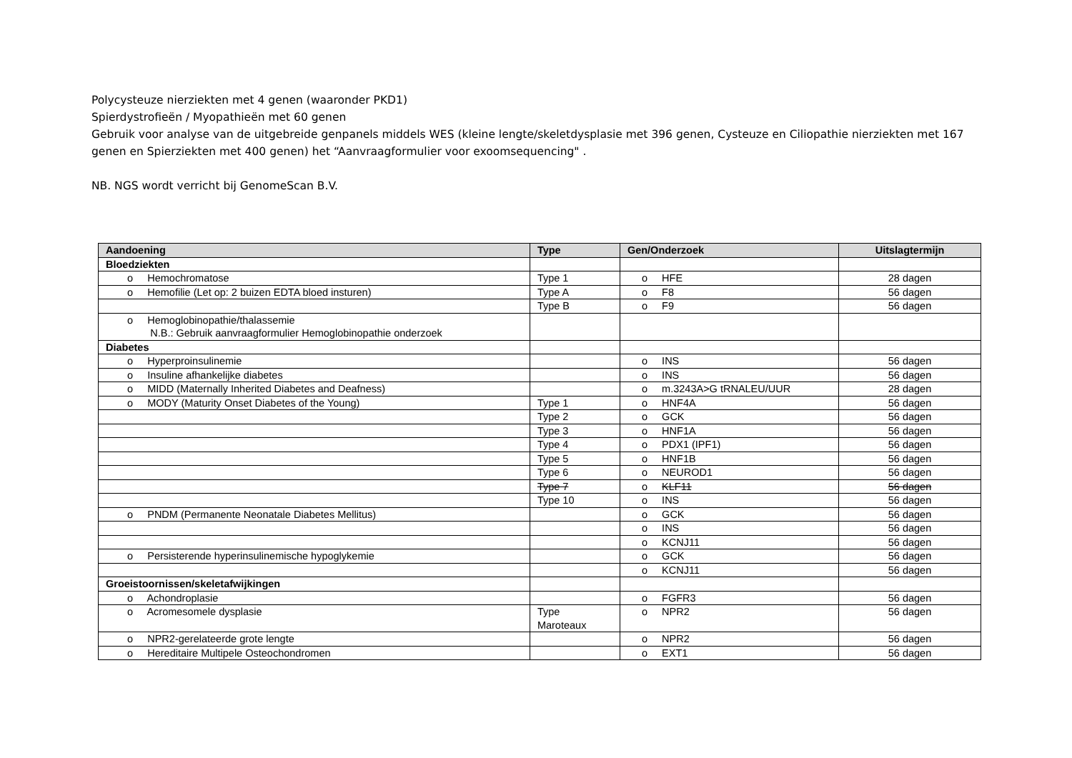Polycysteuze nierziekten met 4 genen (waaronder PKD1)
Spierdystrofieën / Myopathieën met 60 genen
Gebruik voor analyse van de uitgebreide genpanels middels WES (kleine lengte/skeletdysplasie met 396 genen, Cysteuze en Ciliopathie nierziekten met 167 genen en Spierziekten met 400 genen) het “Aanvraagformulier voor exoomsequencing" .
NB. NGS wordt verricht bij GenomeScan B.V.
| Aandoening | Type | Gen/Onderzoek | Uitslagtermijn |
| --- | --- | --- | --- |
| Bloedziekten | | | |
| o Hemochromatose | Type 1 | o HFE | 28 dagen |
| o Hemofilie (Let op: 2 buizen EDTA bloed insturen) | Type A | o F8 | 56 dagen |
| | Type B | o F9 | 56 dagen |
| o Hemoglobinopathie/thalassemie N.B.: Gebruik aanvraagformulier Hemoglobinopathie onderzoek | | | |
| Diabetes | | | |
| o Hyperproinsulinemie | | o INS | 56 dagen |
| o Insuline afhankelijke diabetes | | o INS | 56 dagen |
| o MIDD (Maternally Inherited Diabetes and Deafness) | | o m.3243A>G tRNALEU/UUR | 28 dagen |
| o MODY (Maturity Onset Diabetes of the Young) | Type 1 | o HNF4A | 56 dagen |
| | Type 2 | o GCK | 56 dagen |
| | Type 3 | o HNF1A | 56 dagen |
| | Type 4 | o PDX1 (IPF1) | 56 dagen |
| | Type 5 | o HNF1B | 56 dagen |
| | Type 6 | o NEUROD1 | 56 dagen |
| | Type 7 | o KLF11 | 56 dagen |
| | Type 10 | o INS | 56 dagen |
| o PNDM (Permanente Neonatale Diabetes Mellitus) | | o GCK | 56 dagen |
| | | o INS | 56 dagen |
| | | o KCNJ11 | 56 dagen |
| o Persisterende hyperinsulinemische hypoglykemie | | o GCK | 56 dagen |
| | | o KCNJ11 | 56 dagen |
| Groeistoornissen/skeletafwijkingen | | | |
| o Achondroplasie | | o FGFR3 | 56 dagen |
| o Acromesomele dysplasie | Type Maroteaux | o NPR2 | 56 dagen |
| o NPR2-gerelateerde grote lengte | | o NPR2 | 56 dagen |
| o Hereditaire Multipele Osteochondromen | | o EXT1 | 56 dagen |